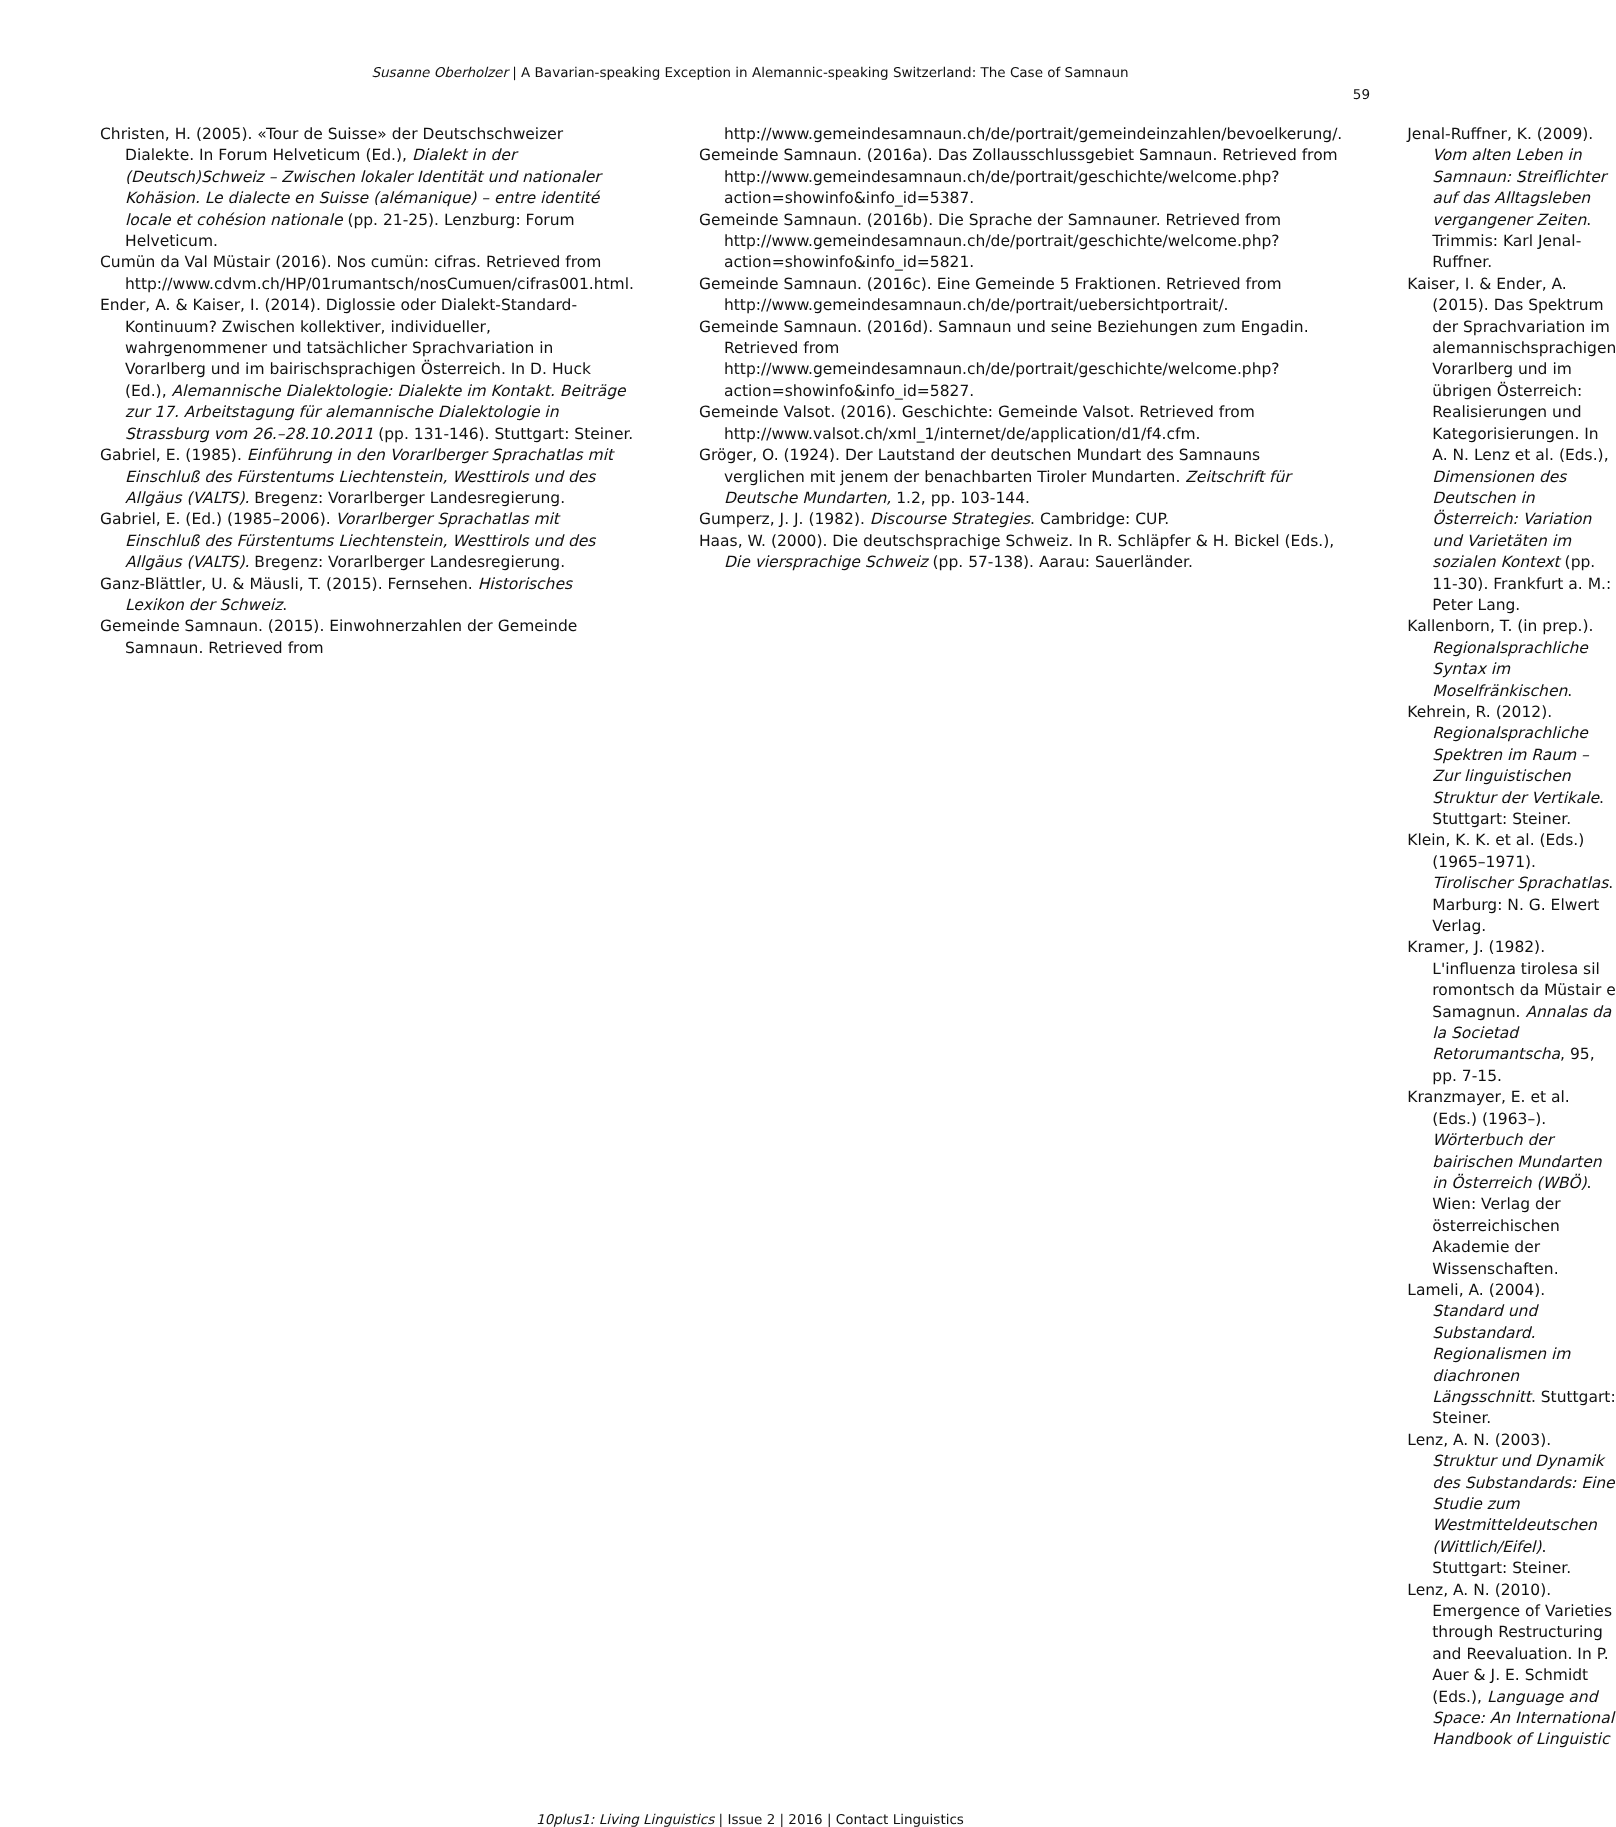Susanne Oberholzer | A Bavarian-speaking Exception in Alemannic-speaking Switzerland: The Case of Samnaun
59
Christen, H. (2005). «Tour de Suisse» der Deutschschweizer Dialekte. In Forum Helveticum (Ed.), Dialekt in der (Deutsch)Schweiz – Zwischen lokaler Identität und nationaler Kohäsion. Le dialecte en Suisse (alémanique) – entre identité locale et cohésion nationale (pp. 21-25). Lenzburg: Forum Helveticum.
Cumün da Val Müstair (2016). Nos cumün: cifras. Retrieved from http://www.cdvm.ch/HP/01rumantsch/nosCumuen/cifras001.html.
Ender, A. & Kaiser, I. (2014). Diglossie oder Dialekt-Standard-Kontinuum? Zwischen kollektiver, individueller, wahrgenommener und tatsächlicher Sprachvariation in Vorarlberg und im bairischsprachigen Österreich. In D. Huck (Ed.), Alemannische Dialektologie: Dialekte im Kontakt. Beiträge zur 17. Arbeitstagung für alemannische Dialektologie in Strassburg vom 26.–28.10.2011 (pp. 131-146). Stuttgart: Steiner.
Gabriel, E. (1985). Einführung in den Vorarlberger Sprachatlas mit Einschluß des Fürstentums Liechtenstein, Westtirols und des Allgäus (VALTS). Bregenz: Vorarlberger Landesregierung.
Gabriel, E. (Ed.) (1985–2006). Vorarlberger Sprachatlas mit Einschluß des Fürstentums Liechtenstein, Westtirols und des Allgäus (VALTS). Bregenz: Vorarlberger Landesregierung.
Ganz-Blättler, U. & Mäusli, T. (2015). Fernsehen. Historisches Lexikon der Schweiz.
Gemeinde Samnaun. (2015). Einwohnerzahlen der Gemeinde Samnaun. Retrieved from
http://www.gemeindesamnaun.ch/de/portrait/gemeindeinzahlen/bevoelkerung/.
Gemeinde Samnaun. (2016a). Das Zollausschlussgebiet Samnaun. Retrieved from http://www.gemeindesamnaun.ch/de/portrait/geschichte/welcome.php?action=showinfo&info_id=5387.
Gemeinde Samnaun. (2016b). Die Sprache der Samnauner. Retrieved from http://www.gemeindesamnaun.ch/de/portrait/geschichte/welcome.php?action=showinfo&info_id=5821.
Gemeinde Samnaun. (2016c). Eine Gemeinde 5 Fraktionen. Retrieved from http://www.gemeindesamnaun.ch/de/portrait/uebersichtportrait/.
Gemeinde Samnaun. (2016d). Samnaun und seine Beziehungen zum Engadin. Retrieved from http://www.gemeindesamnaun.ch/de/portrait/geschichte/welcome.php?action=showinfo&info_id=5827.
Gemeinde Valsot. (2016). Geschichte: Gemeinde Valsot. Retrieved from http://www.valsot.ch/xml_1/internet/de/application/d1/f4.cfm.
Gröger, O. (1924). Der Lautstand der deutschen Mundart des Samnauns verglichen mit jenem der benachbarten Tiroler Mundarten. Zeitschrift für Deutsche Mundarten, 1.2, pp. 103-144.
Gumperz, J. J. (1982). Discourse Strategies. Cambridge: CUP.
Haas, W. (2000). Die deutschsprachige Schweiz. In R. Schläpfer & H. Bickel (Eds.), Die viersprachige Schweiz (pp. 57-138). Aarau: Sauerländer.
Jenal-Ruffner, K. (2009). Vom alten Leben in Samnaun: Streiflichter auf das Alltagsleben vergangener Zeiten. Trimmis: Karl Jenal-Ruffner.
Kaiser, I. & Ender, A. (2015). Das Spektrum der Sprachvariation im alemannischsprachigen Vorarlberg und im übrigen Österreich: Realisierungen und Kategorisierungen. In A. N. Lenz et al. (Eds.), Dimensionen des Deutschen in Österreich: Variation und Varietäten im sozialen Kontext (pp. 11-30). Frankfurt a. M.: Peter Lang.
Kallenborn, T. (in prep.). Regionalsprachliche Syntax im Moselfränkischen.
Kehrein, R. (2012). Regionalsprachliche Spektren im Raum – Zur linguistischen Struktur der Vertikale. Stuttgart: Steiner.
Klein, K. K. et al. (Eds.) (1965–1971). Tirolischer Sprachatlas. Marburg: N. G. Elwert Verlag.
Kramer, J. (1982). L'influenza tirolesa sil romontsch da Müstair e Samagnun. Annalas da la Societad Retorumantscha, 95, pp. 7-15.
Kranzmayer, E. et al. (Eds.) (1963–). Wörterbuch der bairischen Mundarten in Österreich (WBÖ). Wien: Verlag der österreichischen Akademie der Wissenschaften.
Lameli, A. (2004). Standard und Substandard. Regionalismen im diachronen Längsschnitt. Stuttgart: Steiner.
Lenz, A. N. (2003). Struktur und Dynamik des Substandards: Eine Studie zum Westmitteldeutschen (Wittlich/Eifel). Stuttgart: Steiner.
Lenz, A. N. (2010). Emergence of Varieties through Restructuring and Reevaluation. In P. Auer & J. E. Schmidt (Eds.), Language and Space: An International Handbook of Linguistic
10plus1: Living Linguistics | Issue 2 | 2016 | Contact Linguistics